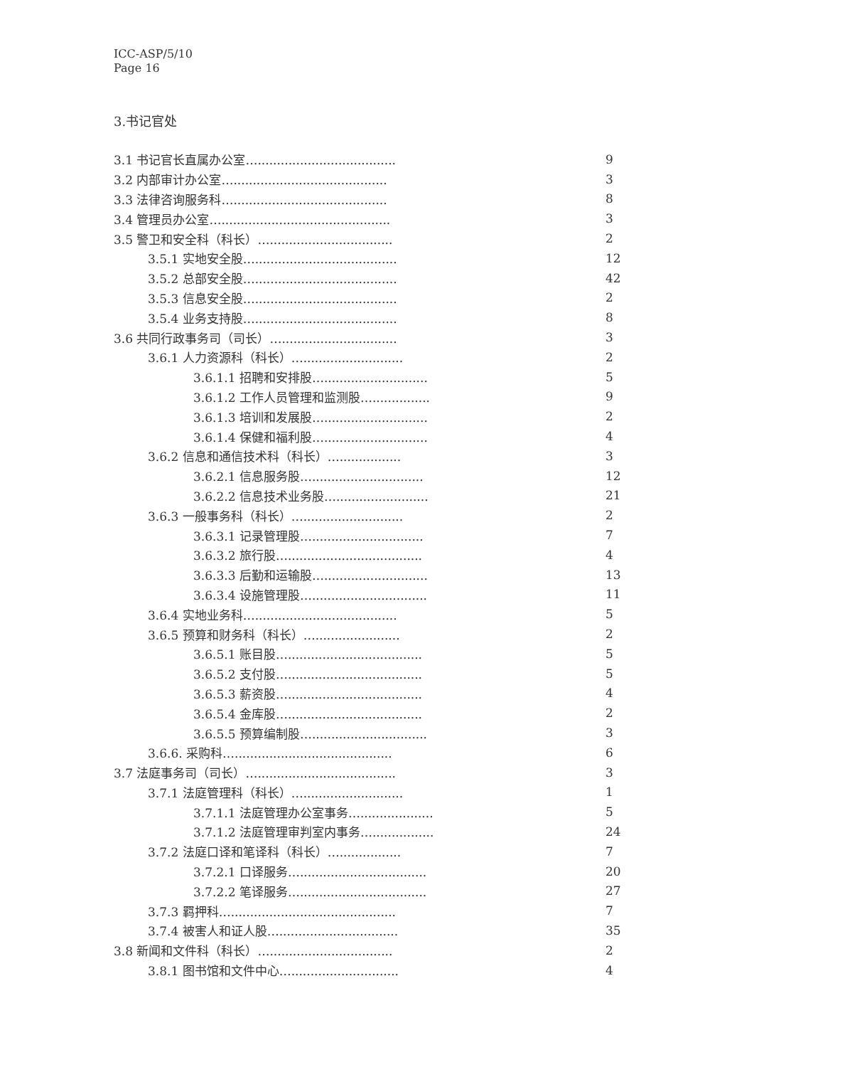ICC-ASP/5/10
Page 16
3.书记官处
| 3.1 书记官长直属办公室….................................... | 9 |
| 3.2 内部审计办公室…........................................ | 3 |
| 3.3 法律咨询服务科…........................................ | 8 |
| 3.4 管理员办公室…............................................ | 3 |
| 3.5 警卫和安全科（科长）…................................ | 2 |
| 3.5.1 实地安全股…..................................... | 12 |
| 3.5.2 总部安全股…..................................... | 42 |
| 3.5.3 信息安全股…..................................... | 2 |
| 3.5.4 业务支持股…..................................... | 8 |
| 3.6 共同行政事务司（司长）….............................. | 3 |
| 3.6.1 人力资源科（科长）….......................... | 2 |
| 3.6.1.1 招聘和安排股…........................... | 5 |
| 3.6.1.2 工作人员管理和监测股…............... | 9 |
| 3.6.1.3 培训和发展股…........................... | 2 |
| 3.6.1.4 保健和福利股…........................... | 4 |
| 3.6.2 信息和通信技术科（科长）…................ | 3 |
| 3.6.2.1 信息服务股…............................. | 12 |
| 3.6.2.2 信息技术业务股…........................ | 21 |
| 3.6.3 一般事务科（科长）….......................... | 2 |
| 3.6.3.1 记录管理股…............................. | 7 |
| 3.6.3.2 旅行股…................................... | 4 |
| 3.6.3.3 后勤和运输股…........................... | 13 |
| 3.6.3.4 设施管理股….............................. | 11 |
| 3.6.4 实地业务科…..................................... | 5 |
| 3.6.5 预算和财务科（科长）…...................... | 2 |
| 3.6.5.1 账目股…................................... | 5 |
| 3.6.5.2 支付股…................................... | 5 |
| 3.6.5.3 薪资股…................................... | 4 |
| 3.6.5.4 金库股…................................... | 2 |
| 3.6.5.5 预算编制股….............................. | 3 |
| 3.6.6. 采购科…......................................... | 6 |
| 3.7 法庭事务司（司长）….................................... | 3 |
| 3.7.1 法庭管理科（科长）….......................... | 1 |
| 3.7.1.1 法庭管理办公室事务…................... | 5 |
| 3.7.1.2 法庭管理审判室内事务…................ | 24 |
| 3.7.2 法庭口译和笔译科（科长）…................ | 7 |
| 3.7.2.1 口译服务…................................. | 20 |
| 3.7.2.2 笔译服务…................................. | 27 |
| 3.7.3 羁押科…........................................... | 7 |
| 3.7.4 被害人和证人股…............................... | 35 |
| 3.8 新闻和文件科（科长）…................................ | 2 |
| 3.8.1 图书馆和文件中心…............................ | 4 |